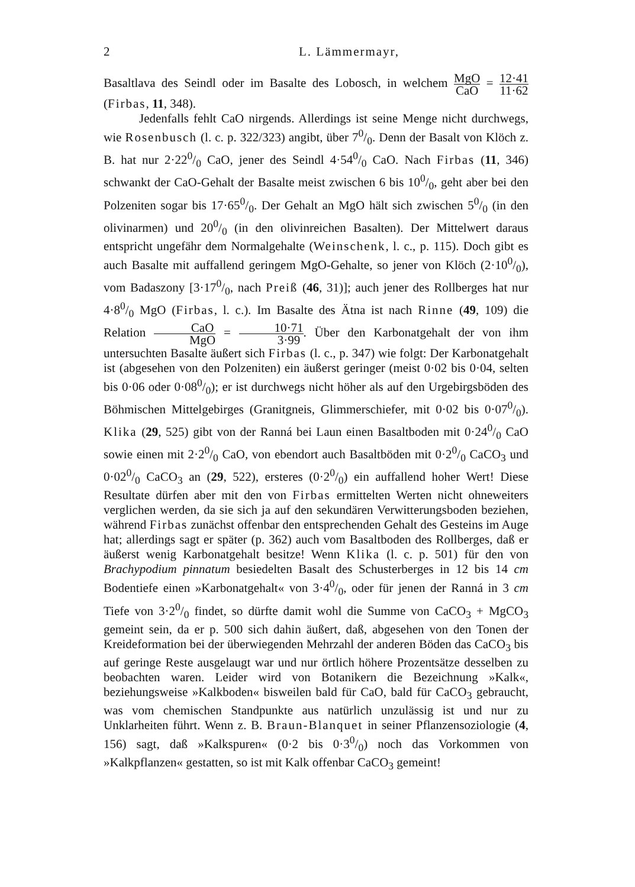2 L. Lämmermayr,
Basaltlava des Seindl oder im Basalte des Lobosch, in welchem MgO CaO = 12·41 11·62 (Firbas, 11, 348).
Jedenfalls fehlt CaO nirgends. Allerdings ist seine Menge nicht durchwegs, wie Rosenbusch (l. c. p. 322/323) angibt, über 70/0. Denn der Basalt von Klöch z. B. hat nur 2·220/0 CaO, jener des Seindl 4·540/0 CaO. Nach Firbas (11, 346) schwankt der CaO-Gehalt der Basalte meist zwischen 6 bis 100/0, geht aber bei den Polzeniten sogar bis 17·650/0. Der Gehalt an MgO hält sich zwischen 50/0 (in den olivinarmen) und 200/0 (in den olivinreichen Basalten). Der Mittelwert daraus entspricht ungefähr dem Normalgehalte (Weinschenk, l. c., p. 115). Doch gibt es auch Basalte mit auffallend geringem MgO-Gehalte, so jener von Klöch (2·100/0), vom Badaszony [3·170/0, nach Preiß (46, 31)]; auch jener des Rollberges hat nur 4·80/0 MgO (Firbas, l. c.). Im Basalte des Ätna ist nach Rinne (49, 109) die Relation CaO MgO = 10·71 3·99. Über den Karbonatgehalt der von ihm untersuchten Basalte äußert sich Firbas (l. c., p. 347) wie folgt: Der Karbonatgehalt ist (abgesehen von den Polzeniten) ein äußerst geringer (meist 0·02 bis 0·04, selten bis 0·06 oder 0·080/0); er ist durchwegs nicht höher als auf den Urgebirgsböden des Böhmischen Mittelgebirges (Granitgneis, Glimmerschiefer, mit 0·02 bis 0·070/0). Klika (29, 525) gibt von der Ranná bei Laun einen Basaltboden mit 0·240/0 CaO sowie einen mit 2·20/0 CaO, von ebendort auch Basaltböden mit 0·20/0 CaCO<sub>3</sub> und 0·020/0 CaCO<sub>3</sub> an (29, 522), ersteres (0·20/0) ein auffallend hoher Wert! Diese Resultate dürfen aber mit den von Firbas ermittelten Werten nicht ohneweiters verglichen werden, da sie sich ja auf den sekundären Verwitterungsboden beziehen, während Firbas zunächst offenbar den entsprechenden Gehalt des Gesteins im Auge hat; allerdings sagt er später (p. 362) auch vom Basaltboden des Rollberges, daß er äußerst wenig Karbonatgehalt besitze! Wenn Klika (l. c. p. 501) für den von Brachypodium pinnatum besiedelten Basalt des Schusterberges in 12 bis 14 cm Bodentiefe einen »Karbonatgehalt« von 3·40/0, oder für jenen der Ranná in 3 cm Tiefe von 3·20/0 findet, so dürfte damit wohl die Summe von CaCO<sub>3</sub> + MgCO<sub>3</sub> gemeint sein, da er p. 500 sich dahin äußert, daß, abgesehen von den Tonen der Kreideformation bei der überwiegenden Mehrzahl der anderen Böden das CaCO<sub>3</sub> bis auf geringe Reste ausgelaugt war und nur örtlich höhere Prozentsätze desselben zu beobachten waren. Leider wird von Botanikern die Bezeichnung »Kalk«, beziehungsweise »Kalkboden« bisweilen bald für CaO, bald für CaCO<sub>3</sub> gebraucht, was vom chemischen Standpunkte aus natürlich unzulässig ist und nur zu Unklarheiten führt. Wenn z. B. Braun-Blanquet in seiner Pflanzensoziologie (4, 156) sagt, daß »Kalkspuren« (0·2 bis 0·30/0) noch das Vorkommen von »Kalkpflanzen« gestatten, so ist mit Kalk offenbar CaCO<sub>3</sub> gemeint!